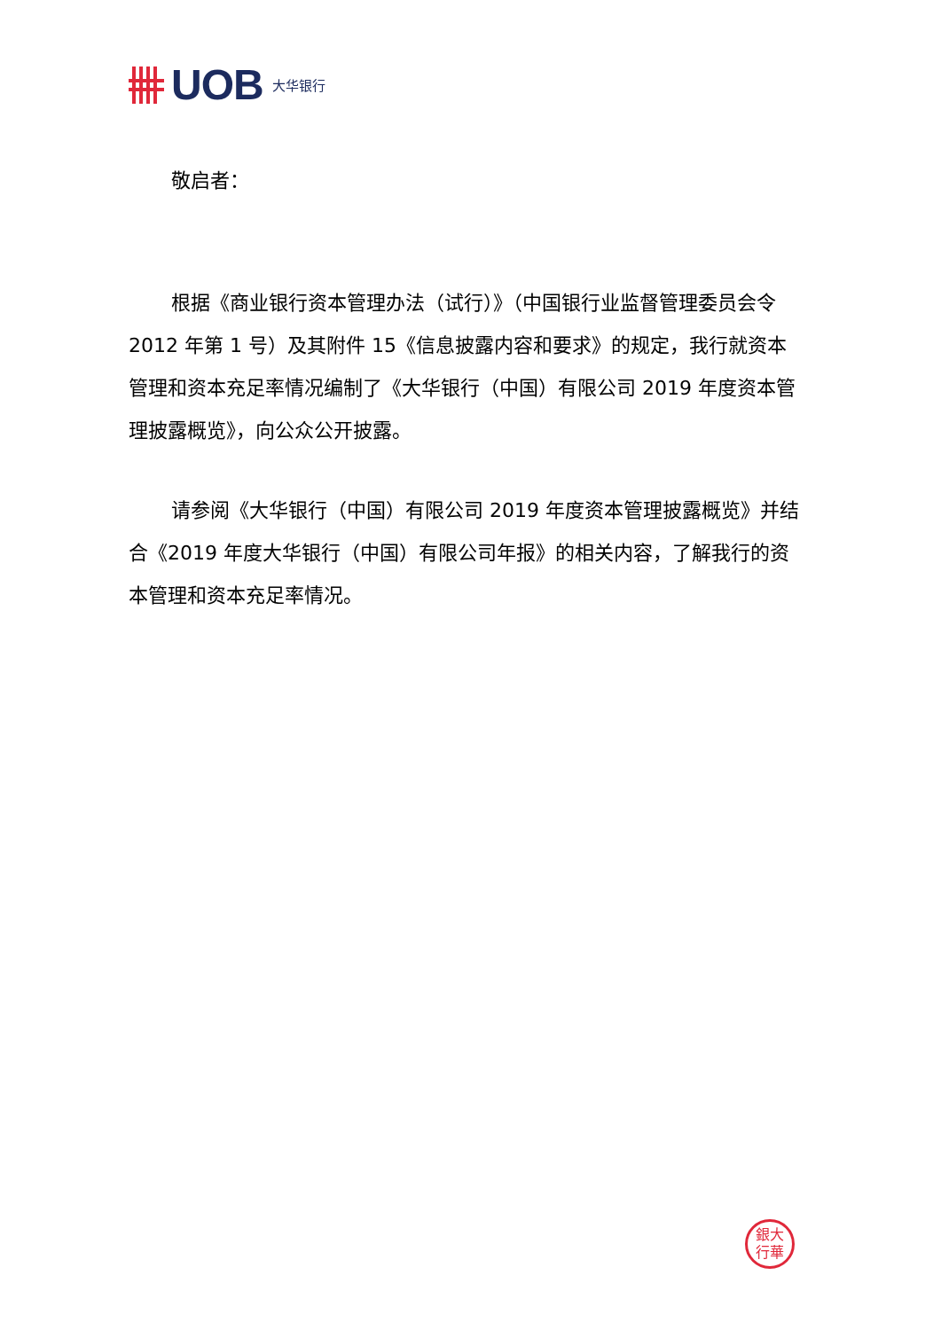UOB 大华银行
敬启者：
根据《商业银行资本管理办法（试行）》（中国银行业监督管理委员会令 2012 年第 1 号）及其附件 15《信息披露内容和要求》的规定，我行就资本管理和资本充足率情况编制了《大华银行（中国）有限公司 2019 年度资本管理披露概览》，向公众公开披露。
请参阅《大华银行（中国）有限公司 2019 年度资本管理披露概览》并结合《2019 年度大华银行（中国）有限公司年报》的相关内容，了解我行的资本管理和资本充足率情况。
銀大
行華